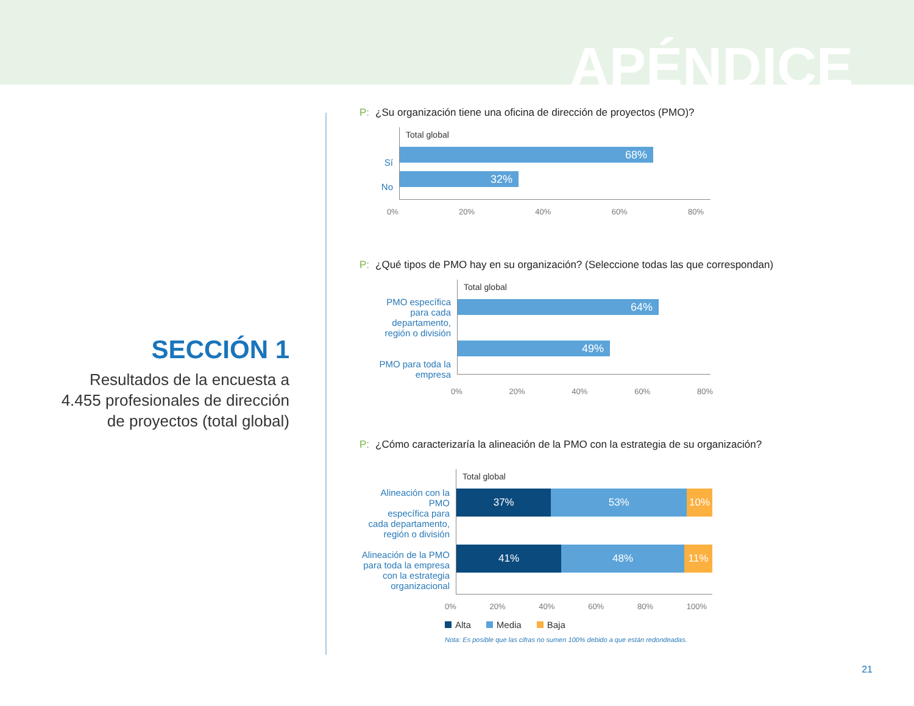APÉNDICE
SECCIÓN 1
Resultados de la encuesta a 4.455 profesionales de dirección de proyectos (total global)
P: ¿Su organización tiene una oficina de dirección de proyectos (PMO)?
Sí
No
Total global
68%
32%
0% 20% 40% 60% 80%
P: ¿Qué tipos de PMO hay en su organización? (Seleccione todas las que correspondan)
PMO específica
para cada departamento,
región o división
PMO para toda la
empresa
Total global
64%
49%
0% 20% 40% 60% 80%
P: ¿Cómo caracterizaría la alineación de la PMO con la estrategia de su organización?
Alineación con la PMO
específica para
cada departamento,
región o división
Alineación de la PMO
para toda la empresa
con la estrategia
organizacional
Total global
37% 53% 10%
41% 48% 11%
0% 20% 40% 60% 80% 100%
Alta Media Baja
Nota: Es posible que las cifras no sumen 100% debido a que están redondeadas.
21